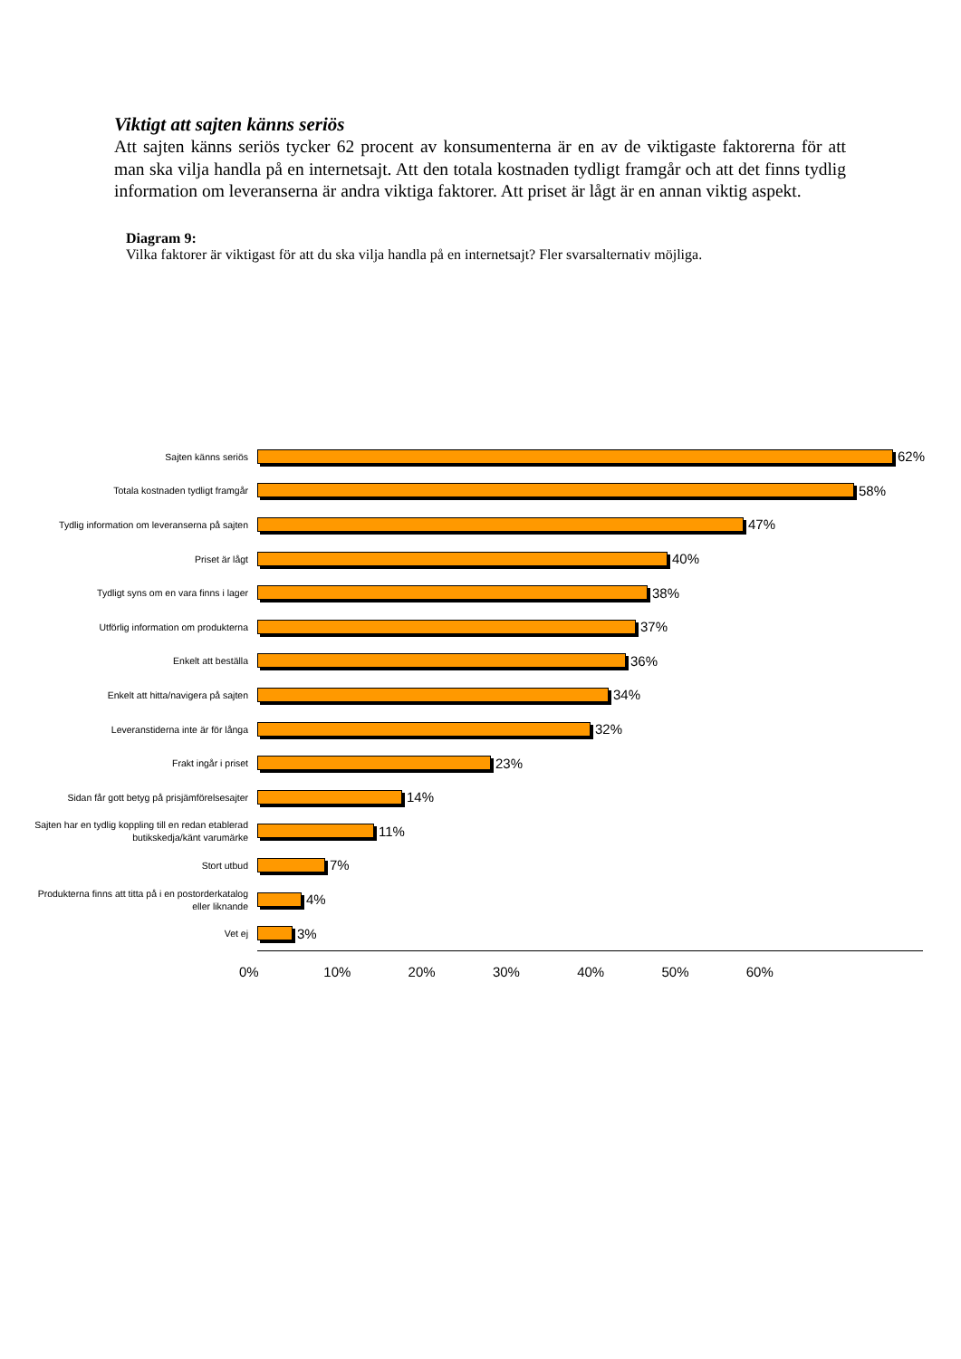Viktigt att sajten känns seriös
Att sajten känns seriös tycker 62 procent av konsumenterna är en av de viktigaste faktorerna för att man ska vilja handla på en internetsajt. Att den totala kostnaden tydligt framgår och att det finns tydlig information om leveranserna är andra viktiga faktorer. Att priset är lågt är en annan viktig aspekt.
Diagram 9:
Vilka faktorer är viktigast för att du ska vilja handla på en internetsajt? Fler svarsalternativ möjliga.
Sajten känns seriös
62%
Totala kostnaden tydligt framgår
58%
Tydlig information om leveranserna på sajten
47%
Priset är lågt
40%
Tydligt syns om en vara finns i lager
38%
Utförlig information om produkterna
37%
Enkelt att beställa
36%
Enkelt att hitta/navigera på sajten
34%
Leveranstiderna inte är för långa
32%
Frakt ingår i priset
23%
Sidan får gott betyg på prisjämförelsesajter
14%
Sajten har en tydlig koppling till en redan etablerad butikskedja/känt varumärke
11%
Stort utbud
7%
Produkterna finns att titta på i en postorderkatalog eller liknande
4%
Vet ej
3%
0% 10% 20% 30% 40% 50% 60%